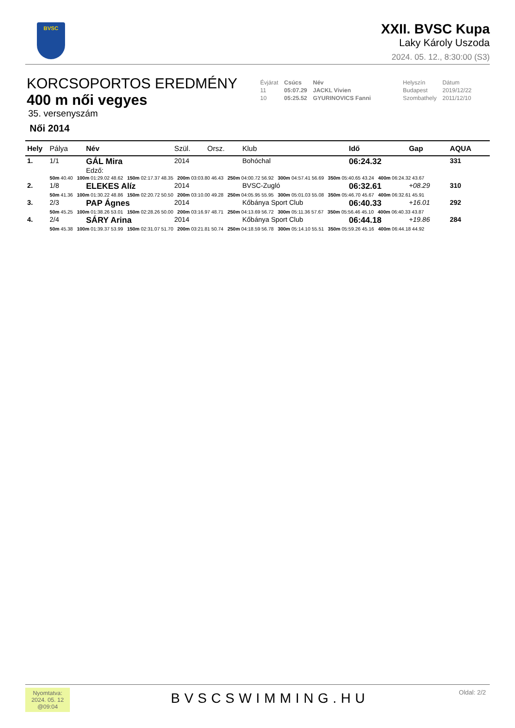BVSC
XXII. BVSC Kupa
Laky Károly Uszoda
2024. 05. 12., 8:30:00 (S3)
KORCSOPORTOS EREDMÉNY
400 m női vegyes
35. versenyszám
Női 2014
| Évjárat | Csúcs | Név | Helyszín | Dátum |
| 11 | 05:07.29 | JACKL Vivien | Budapest | 2019/12/22 |
| 10 | 05:25.52 | GYURINOVICS Fanni | Szombathely | 2011/12/10 |
| Hely | Pálya | Név | Szül. | Orsz. | Klub | Idő | Gap | AQUA |
| --- | --- | --- | --- | --- | --- | --- | --- | --- |
| 1. | 1/1 | GÁL Mira Edző: | 2014 | | Bohóchal | 06:24.32 | | 331 |
| | 50m 40.40 100m 01:29.02 48.62 150m 02:17.37 48.35 200m 03:03.80 46.43 250m 04:00.72 56.92 300m 04:57.41 56.69 350m 05:40.65 43.24 400m 06:24.32 43.67 | | | | | | | |
| 2. | 1/8 | ELEKES Alíz | 2014 | | BVSC-Zugló | 06:32.61 | +08.29 | 310 |
| | 50m 41.36 100m 01:30.22 48.86 150m 02:20.72 50.50 200m 03:10.00 49.28 250m 04:05.95 55.95 300m 05:01.03 55.08 350m 05:46.70 45.67 400m 06:32.61 45.91 | | | | | | | |
| 3. | 2/3 | PAP Ágnes | 2014 | | Kőbánya Sport Club | 06:40.33 | +16.01 | 292 |
| | 50m 45.25 100m 01:38.26 53.01 150m 02:28.26 50.00 200m 03:16.97 48.71 250m 04:13.69 56.72 300m 05:11.36 57.67 350m 05:56.46 45.10 400m 06:40.33 43.87 | | | | | | | |
| 4. | 2/4 | SÁRY Arina | 2014 | | Kőbánya Sport Club | 06:44.18 | +19.86 | 284 |
| | 50m 45.38 100m 01:39.37 53.99 150m 02:31.07 51.70 200m 03:21.81 50.74 250m 04:18.59 56.78 300m 05:14.10 55.51 350m 05:59.26 45.16 400m 06:44.18 44.92 | | | | | | | |
Nyomtatva:
2024. 05. 12
@09:04
BVSCSWIMMING.HU Oldal: 2/2